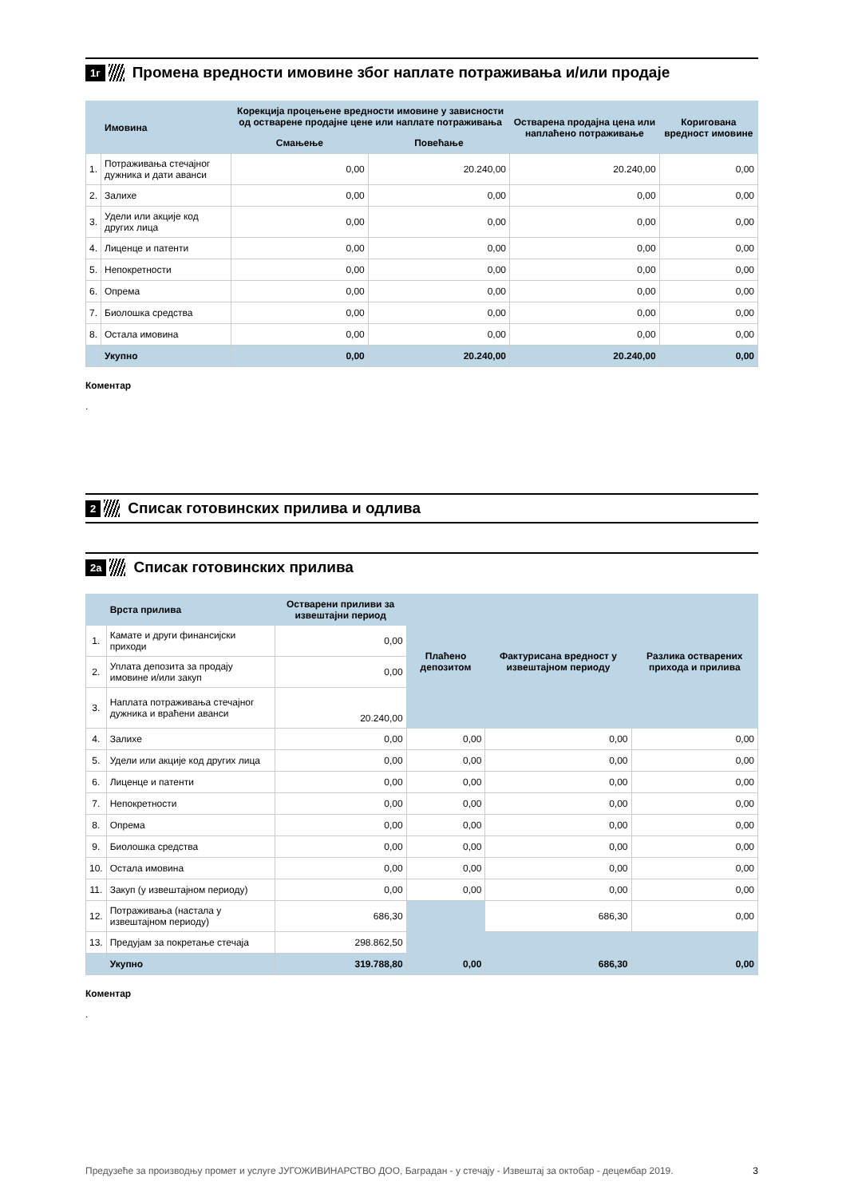1г Промена вредности имовине због наплате потраживања и/или продаје
| | Имовина | Корекција процењене вредности имовине у зависности од остварене продајне цене или наплате потраживања | | Остварена продајна цена или наплаћено потраживање | Коригована вредност имовине |
| --- | --- | --- | --- | --- | --- |
| | | Смањење | Повећање | | |
| 1. | Потраживања стечајног дужника и дати аванси | 0,00 | 20.240,00 | 20.240,00 | 0,00 |
| 2. | Залихе | 0,00 | 0,00 | 0,00 | 0,00 |
| 3. | Удели или акције код других лица | 0,00 | 0,00 | 0,00 | 0,00 |
| 4. | Лиценце и патенти | 0,00 | 0,00 | 0,00 | 0,00 |
| 5. | Непокретности | 0,00 | 0,00 | 0,00 | 0,00 |
| 6. | Опрема | 0,00 | 0,00 | 0,00 | 0,00 |
| 7. | Биолошка средства | 0,00 | 0,00 | 0,00 | 0,00 |
| 8. | Остала имовина | 0,00 | 0,00 | 0,00 | 0,00 |
| | Укупно | 0,00 | 20.240,00 | 20.240,00 | 0,00 |
Коментар
.
2 Списак готовинских прилива и одлива
2а Списак готовинских прилива
| | Врста прилива | Остварени приливи за извештајни период | Плаћено депозитом | Фактурисана вредност у извештајном периоду | Разлика остварених прихода и прилива |
| --- | --- | --- | --- | --- | --- |
| 1. | Камате и други финансијски приходи | 0,00 | | | |
| 2. | Уплата депозита за продају имовине и/или закуп | 0,00 | | | |
| 3. | Наплата потраживања стечајног дужника и враћени аванси | 20.240,00 | | | |
| 4. | Залихе | 0,00 | 0,00 | 0,00 | 0,00 |
| 5. | Удели или акције код других лица | 0,00 | 0,00 | 0,00 | 0,00 |
| 6. | Лиценце и патенти | 0,00 | 0,00 | 0,00 | 0,00 |
| 7. | Непокретности | 0,00 | 0,00 | 0,00 | 0,00 |
| 8. | Опрема | 0,00 | 0,00 | 0,00 | 0,00 |
| 9. | Биолошка средства | 0,00 | 0,00 | 0,00 | 0,00 |
| 10. | Остала имовина | 0,00 | 0,00 | 0,00 | 0,00 |
| 11. | Закуп (у извештајном периоду) | 0,00 | 0,00 | 0,00 | 0,00 |
| 12. | Потраживања (настала у извештајном периоду) | 686,30 | | 686,30 | 0,00 |
| 13. | Предујам за покретање стечаја | 298.862,50 | | | |
| | Укупно | 319.788,80 | 0,00 | 686,30 | 0,00 |
Коментар
.
Предузеће за производњу промет и услуге ЈУГОЖИВИНАРСТВО ДОО, Баградан - у стечају - Извештај за октобар - децембар 2019. 3